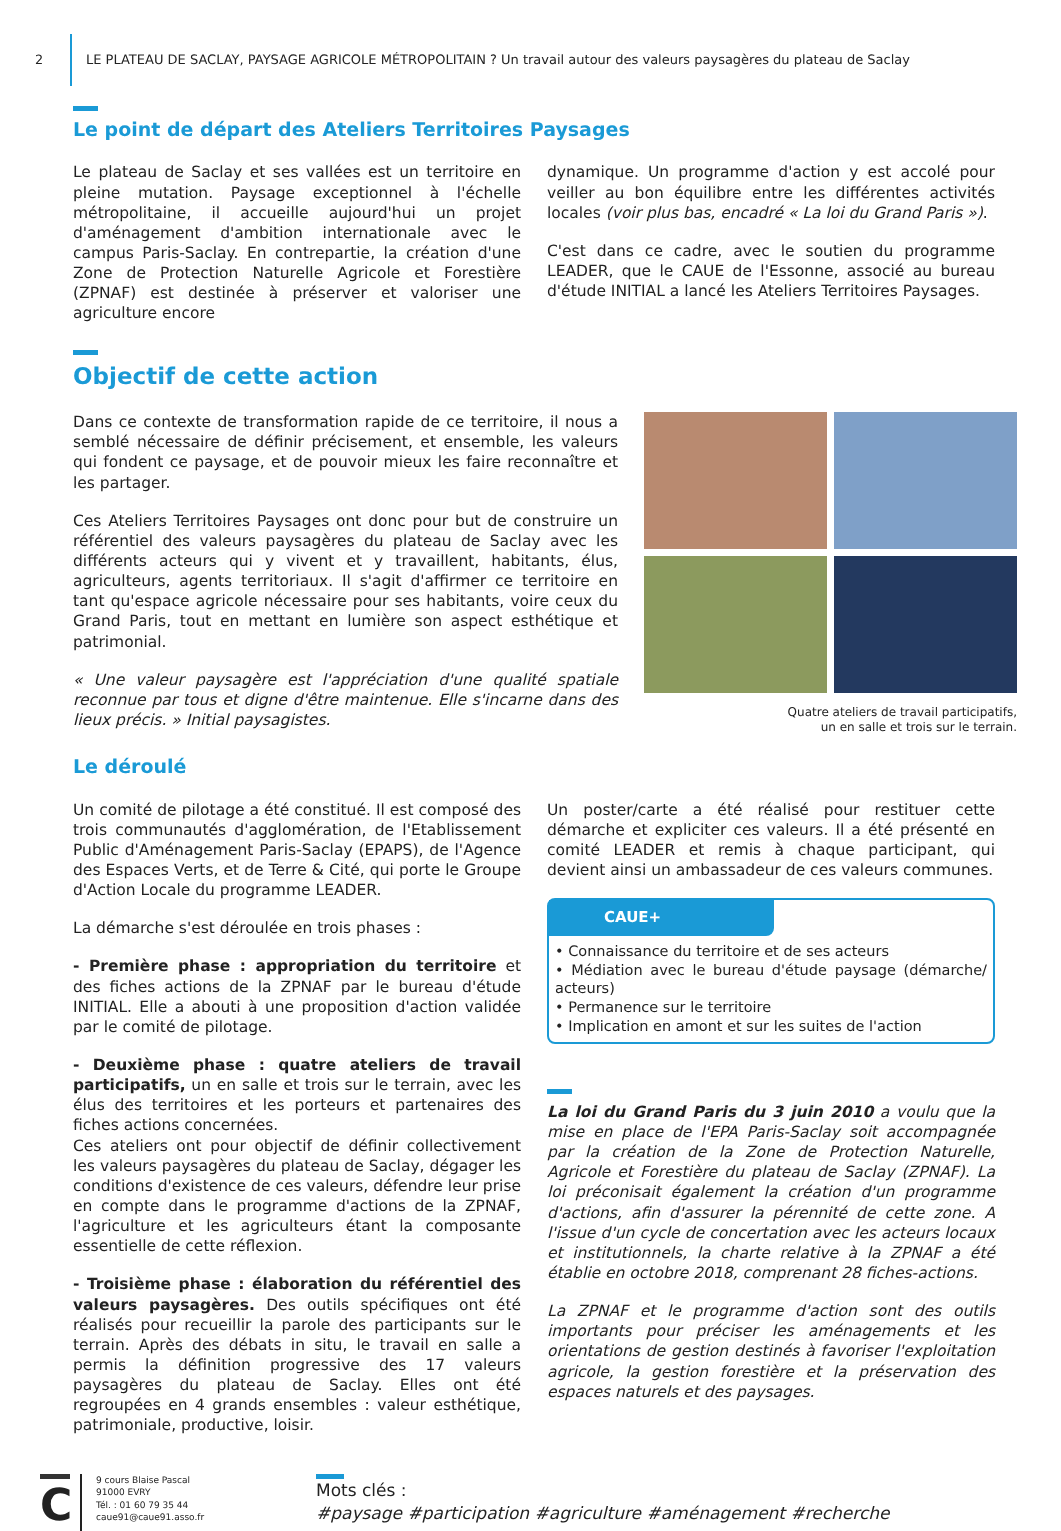2 LE PLATEAU DE SACLAY, PAYSAGE AGRICOLE MÉTROPOLITAIN ? Un travail autour des valeurs paysagères du plateau de Saclay
Le point de départ des Ateliers Territoires Paysages
Le plateau de Saclay et ses vallées est un territoire en pleine mutation. Paysage exceptionnel à l'échelle métropolitaine, il accueille aujourd'hui un projet d'aménagement d'ambition internationale avec le campus Paris-Saclay. En contrepartie, la création d'une Zone de Protection Naturelle Agricole et Forestière (ZPNAF) est destinée à préserver et valoriser une agriculture encore
dynamique. Un programme d'action y est accolé pour veiller au bon équilibre entre les différentes activités locales (voir plus bas, encadré « La loi du Grand Paris »).
C'est dans ce cadre, avec le soutien du programme LEADER, que le CAUE de l'Essonne, associé au bureau d'étude INITIAL a lancé les Ateliers Territoires Paysages.
Objectif de cette action
Dans ce contexte de transformation rapide de ce territoire, il nous a semblé nécessaire de définir précisement, et ensemble, les valeurs qui fondent ce paysage, et de pouvoir mieux les faire reconnaître et les partager.
Ces Ateliers Territoires Paysages ont donc pour but de construire un référentiel des valeurs paysagères du plateau de Saclay avec les différents acteurs qui y vivent et y travaillent, habitants, élus, agriculteurs, agents territoriaux. Il s'agit d'affirmer ce territoire en tant qu'espace agricole nécessaire pour ses habitants, voire ceux du Grand Paris, tout en mettant en lumière son aspect esthétique et patrimonial.
« Une valeur paysagère est l'appréciation d'une qualité spatiale reconnue par tous et digne d'être maintenue. Elle s'incarne dans des lieux précis. » Initial paysagistes.
Quatre ateliers de travail participatifs,
un en salle et trois sur le terrain.
Le déroulé
Un comité de pilotage a été constitué. Il est composé des trois communautés d'agglomération, de l'Etablissement Public d'Aménagement Paris-Saclay (EPAPS), de l'Agence des Espaces Verts, et de Terre & Cité, qui porte le Groupe d'Action Locale du programme LEADER.
La démarche s'est déroulée en trois phases :
- Première phase : appropriation du territoire et des fiches actions de la ZPNAF par le bureau d'étude INITIAL. Elle a abouti à une proposition d'action validée par le comité de pilotage.
- Deuxième phase : quatre ateliers de travail participatifs, un en salle et trois sur le terrain, avec les élus des territoires et les porteurs et partenaires des fiches actions concernées.
Ces ateliers ont pour objectif de définir collectivement les valeurs paysagères du plateau de Saclay, dégager les conditions d'existence de ces valeurs, défendre leur prise en compte dans le programme d'actions de la ZPNAF, l'agriculture et les agriculteurs étant la composante essentielle de cette réflexion.
- Troisième phase : élaboration du référentiel des valeurs paysagères. Des outils spécifiques ont été réalisés pour recueillir la parole des participants sur le terrain. Après des débats in situ, le travail en salle a permis la définition progressive des 17 valeurs paysagères du plateau de Saclay. Elles ont été regroupées en 4 grands ensembles : valeur esthétique, patrimoniale, productive, loisir.
Un poster/carte a été réalisé pour restituer cette démarche et expliciter ces valeurs. Il a été présenté en comité LEADER et remis à chaque participant, qui devient ainsi un ambassadeur de ces valeurs communes.
CAUE+
• Connaissance du territoire et de ses acteurs
• Médiation avec le bureau d'étude paysage (démarche/ acteurs)
• Permanence sur le territoire
• Implication en amont et sur les suites de l'action
La loi du Grand Paris du 3 juin 2010 a voulu que la mise en place de l'EPA Paris-Saclay soit accompagnée par la création de la Zone de Protection Naturelle, Agricole et Forestière du plateau de Saclay (ZPNAF). La loi préconisait également la création d'un programme d'actions, afin d'assurer la pérennité de cette zone. A l'issue d'un cycle de concertation avec les acteurs locaux et institutionnels, la charte relative à la ZPNAF a été établie en octobre 2018, comprenant 28 fiches-actions.
La ZPNAF et le programme d'action sont des outils importants pour préciser les aménagements et les orientations de gestion destinés à favoriser l'exploitation agricole, la gestion forestière et la préservation des espaces naturels et des paysages.
C
9 cours Blaise Pascal
91000 EVRY
Tél. : 01 60 79 35 44
caue91@caue91.asso.fr
Mots clés :
#paysage #participation #agriculture #aménagement #recherche